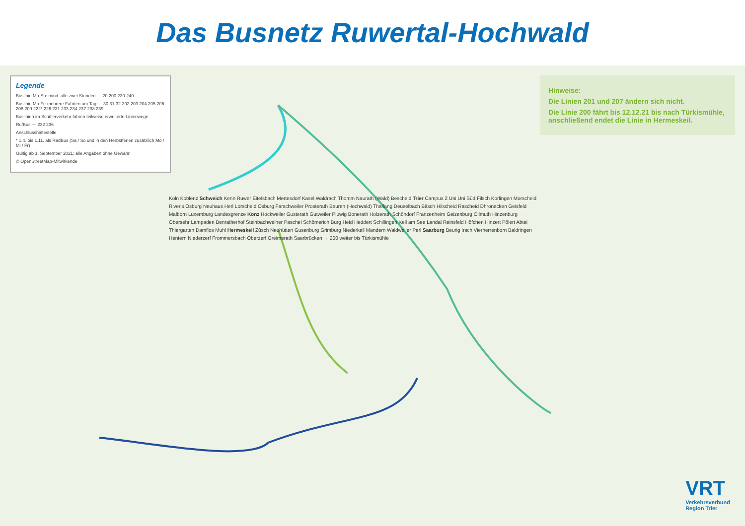Das Busnetz Ruwertal-Hochwald
Legende
Buslinie Mo-So: mind. alle zwei Stunden — 20 200 230 240
Buslinie Mo-Fr: mehrere Fahrten am Tag — 30 31 32 202 203 204 205 206 208 209 222* 226 231 233 234 237 238 239
Buslinien im Schülerverkehr fahren teilweise erweiterte Linienwege.
RufBus — 232 236
Anschlusshaltestelle
* 1.4. bis 1.11. als RadBus (Sa / So und in den Herbstferien zusätzlich Mo / Mi / Fr)
Gültig ab 1. September 2021; alle Angaben ohne Gewähr.
© OpenStreetMap-Mitwirkende
Hinweise:
Die Linien 201 und 207 ändern sich nicht.
Die Linie 200 fährt bis 12.12.21 bis nach Türkismühle, anschließend endet die Linie in Hermeskeil.
Köln Koblenz Schweich Kenn Ruwer Eitelsbach Mertesdorf Kasel Waldrach Thomm Naurath (Wald) Bescheid Trier Campus 2 Uni Uni Süd Filsch Korlingen Morscheid Riveris Osburg Neuhaus Herl Lorscheid Osburg Farschweiler Prosterath Beuren (Hochwald) Thalfang Deuselbach Bäsch Hilscheid Rascheid Dhronecken Geisfeld Malborn Luxemburg Landesgrenze Konz Hockweiler Gusterath Gutweiler Pluwig Bonerath Holzerath Schöndorf Franzenheim Geizenburg Ollmuth Hinzenburg Obersehr Lampaden Benratherhof Steinbachweiher Paschel Schömerich Burg Heid Heddert Schillingen Kell am See Landal Reinsfeld Höfchen Hinzert Pölert Abtei Thiergarten Damflos Muhl Hermeskeil Zūsch Neuhütten Gusenburg Grimburg Niederkell Mandern Waldweiler Perl Saarburg Beurig Irsch Vierherrenborn Baldringen Hentern Niederzerf Frommersbach Oberzerf Greimerath Saarbrücken → 200 weiter bis Türkismühle
VRT
Verkehrsverbund
Region Trier